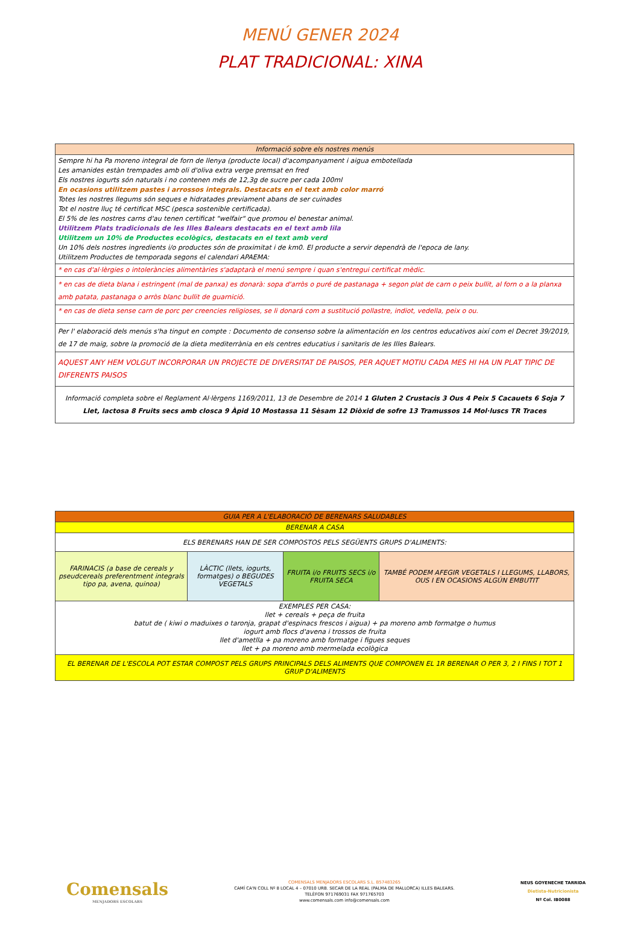MENÚ GENER 2024
PLAT TRADICIONAL: XINA
| Informació sobre els nostres menús |
| --- |
| Sempre hi ha Pa moreno integral de forn de llenya (producte local) d'acompanyament i aigua embotellada Les amanides estàn trempades amb oli d'oliva extra verge premsat en fred Els nostres iogurts són naturals i no contenen més de 12,3g de sucre per cada 100ml En ocasions utilitzem pastes i arrossos integrals. Destacats en el text amb color marró Totes les nostres llegums són seques e hidratades previament abans de ser cuinades Tot el nostre lluç té certificat MSC (pesca sostenible certificada). El 5% de les nostres carns d'au tenen certificat "welfair" que promou el benestar animal. Utilitzem Plats tradicionals de les Illes Balears destacats en el text amb lila Utilitzem un 10% de Productes ecològics, destacats en el text amb verd Un 10% dels nostres ingredients i/o productes són de proximitat i de km0. El producte a servir dependrà de l'epoca de lany. Utilitzem Productes de temporada segons el calendari APAEMA: |
| * en cas d'al·lèrgies o intoleràncies alimentàries s'adaptarà el menú sempre i quan s'entregui certificat mèdic. |
| * en cas de dieta blana i estringent (mal de panxa) es donarà: sopa d'arròs o puré de pastanaga + segon plat de carn o peix bullit, al forn o a la planxa amb patata, pastanaga o arròs blanc bullit de guarnició. |
| * en cas de dieta sense carn de porc per creencies religioses, se li donará com a sustitució pollastre, indiot, vedella, peix o ou. |
| Per l' elaboració dels menús s'ha tingut en compte : Documento de consenso sobre la alimentación en los centros educativos així com el Decret 39/2019, de 17 de maig, sobre la promoció de la dieta mediterrània en els centres educatius i sanitaris de les Illes Balears. |
| AQUEST ANY HEM VOLGUT INCORPORAR UN PROJECTE DE DIVERSITAT DE PAISOS, PER AQUET MOTIU CADA MES HI HA UN PLAT TIPIC DE DIFERENTS PAISOS |
| Informació completa sobre el Reglament Al·lèrgens 1169/2011, 13 de Desembre de 2014 1 Gluten 2 Crustacis 3 Ous 4 Peix 5 Cacauets 6 Soja 7 Llet, lactosa 8 Fruits secs amb closca 9 Àpid 10 Mostassa 11 Sèsam 12 Diòxid de sofre 13 Tramussos 14 Mol·luscs TR Traces |
| GUIA PER A L'ELABORACIÓ DE BERENARS SALUDABLES | | | |
| --- | --- | --- | --- |
| BERENAR A CASA | | | |
| ELS BERENARS HAN DE SER COMPOSTOS PELS SEGÜENTS GRUPS D'ALIMENTS: | | | |
| FARINACIS (a base de cereals y pseudcereals preferentment integrals tipo pa, avena, quinoa) | LÀCTIC (llets, iogurts, formatges) o BEGUDES VEGETALS | FRUITA i/o FRUITS SECS i/o FRUITA SECA | TAMBÉ PODEM AFEGIR VEGETALS I LLEGUMS, LLABORS, OUS I EN OCASIONS ALGÚN EMBUTIT |
| EXEMPLES PER CASA: llet + cereals + peça de fruita batut de ( kiwi o maduixes o taronja, grapat d'espinacs frescos i aigua) + pa moreno amb formatge o humus iogurt amb flocs d'avena i trossos de fruita llet d'ametlla + pa moreno amb formatge i figues seques llet + pa moreno amb mermelada ecològica | | | |
| EL BERENAR DE L'ESCOLA POT ESTAR COMPOST PELS GRUPS PRINCIPALS DELS ALIMENTS QUE COMPONEN EL 1R BERENAR O PER 3, 2 I FINS I TOT 1 GRUP D'ALIMENTS | | | |
Comensals
MENJADORS ESCOLARS
COMENSALS MENJADORS ESCOLARS S.L. B57483265
CAMÍ CA'N COLL Nº 8 LOCAL 4 – 07010 URB. SECAR DE LA REAL (PALMA DE MALLORCA) ILLES BALEARS.
TELÈFON 971769031 FAX 971765703
www.comensals.com info@comensals.com
NEUS GOYENECHE TARRIDA
Dietista-Nutricionista
Nº Col. IB0088